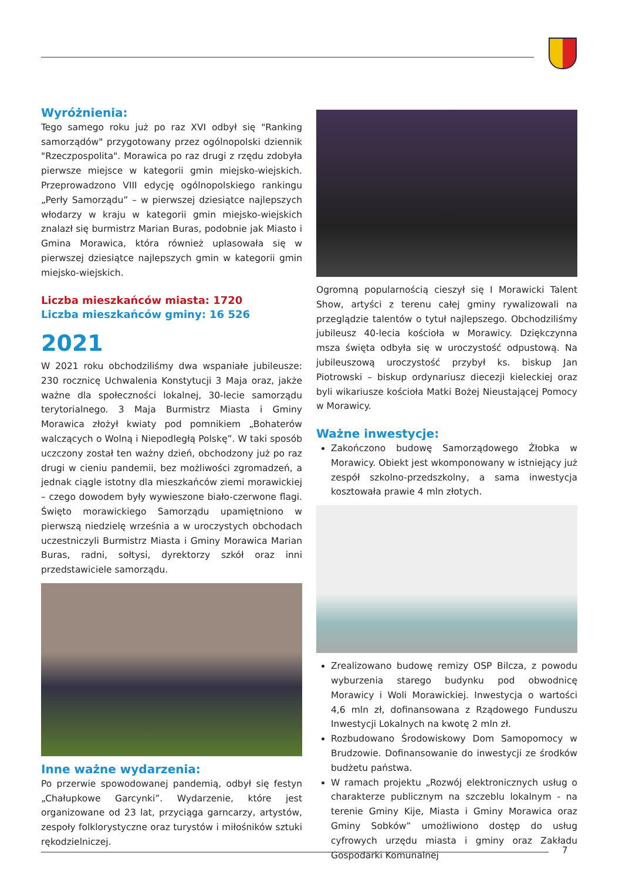Wyróżnienia:
Tego samego roku już po raz XVI odbył się "Ranking samorządów" przygotowany przez ogólnopolski dziennik "Rzeczpospolita". Morawica po raz drugi z rzędu zdobyła pierwsze miejsce w kategorii gmin miejsko-wiejskich. Przeprowadzono VIII edycję ogólnopolskiego rankingu „Perły Samorządu” – w pierwszej dziesiątce najlepszych włodarzy w kraju w kategorii gmin miejsko-wiejskich znalazł się burmistrz Marian Buras, podobnie jak Miasto i Gmina Morawica, która również uplasowała się w pierwszej dziesiątce najlepszych gmin w kategorii gmin miejsko-wiejskich.
Liczba mieszkańców miasta: 1720
Liczba mieszkańców gminy: 16 526
2021
W 2021 roku obchodziliśmy dwa wspaniałe jubileusze: 230 rocznicę Uchwalenia Konstytucji 3 Maja oraz, jakże ważne dla społeczności lokalnej, 30-lecie samorządu terytorialnego. 3 Maja Burmistrz Miasta i Gminy Morawica złożył kwiaty pod pomnikiem „Bohaterów walczących o Wolną i Niepodległą Polskę”. W taki sposób uczczony został ten ważny dzień, obchodzony już po raz drugi w cieniu pandemii, bez możliwości zgromadzeń, a jednak ciągle istotny dla mieszkańców ziemi morawickiej – czego dowodem były wywieszone biało-czerwone flagi. Święto morawickiego Samorządu upamiętniono w pierwszą niedzielę września a w uroczystych obchodach uczestniczyli Burmistrz Miasta i Gminy Morawica Marian Buras, radni, sołtysi, dyrektorzy szkół oraz inni przedstawiciele samorządu.
Inne ważne wydarzenia:
Po przerwie spowodowanej pandemią, odbył się festyn „Chałupkowe Garcynki”. Wydarzenie, które jest organizowane od 23 lat, przyciąga garncarzy, artystów, zespoły folklorystyczne oraz turystów i miłośników sztuki rękodzielniczej.
Ogromną popularnością cieszył się I Morawicki Talent Show, artyści z terenu całej gminy rywalizowali na przeglądzie talentów o tytuł najlepszego. Obchodziliśmy jubileusz 40-lecia kościoła w Morawicy. Dziękczynna msza święta odbyła się w uroczystość odpustową. Na jubileuszową uroczystość przybył ks. biskup Jan Piotrowski – biskup ordynariusz diecezji kieleckiej oraz byli wikariusze kościoła Matki Bożej Nieustającej Pomocy w Morawicy.
Ważne inwestycje:
Zakończono budowę Samorządowego Żłobka w Morawicy. Obiekt jest wkomponowany w istniejący już zespół szkolno-przedszkolny, a sama inwestycja kosztowała prawie 4 mln złotych.
Zrealizowano budowę remizy OSP Bilcza, z powodu wyburzenia starego budynku pod obwodnicę Morawicy i Woli Morawickiej. Inwestycja o wartości 4,6 mln zł, dofinansowana z Rządowego Funduszu Inwestycji Lokalnych na kwotę 2 mln zł.
Rozbudowano Środowiskowy Dom Samopomocy w Brudzowie. Dofinansowanie do inwestycji ze środków budżetu państwa.
W ramach projektu „Rozwój elektronicznych usług o charakterze publicznym na szczeblu lokalnym - na terenie Gminy Kije, Miasta i Gminy Morawica oraz Gminy Sobków” umożliwiono dostęp do usług cyfrowych urzędu miasta i gminy oraz Zakładu Gospodarki Komunalnej
7